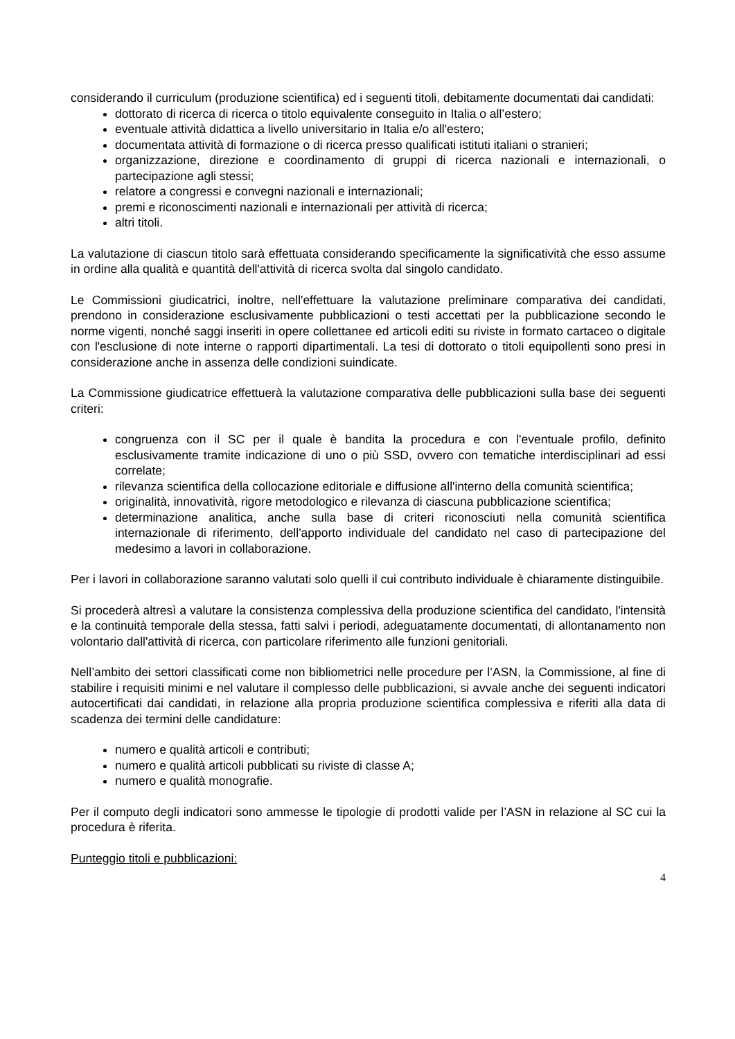considerando il curriculum (produzione scientifica) ed i seguenti titoli, debitamente documentati dai candidati:
dottorato di ricerca di ricerca o titolo equivalente conseguito in Italia o all’estero;
eventuale attività didattica a livello universitario in Italia e/o all'estero;
documentata attività di formazione o di ricerca presso qualificati istituti italiani o stranieri;
organizzazione, direzione e coordinamento di gruppi di ricerca nazionali e internazionali, o partecipazione agli stessi;
relatore a congressi e convegni nazionali e internazionali;
premi e riconoscimenti nazionali e internazionali per attività di ricerca;
altri titoli.
La valutazione di ciascun titolo sarà effettuata considerando specificamente la significatività che esso assume in ordine alla qualità e quantità dell'attività di ricerca svolta dal singolo candidato.
Le Commissioni giudicatrici, inoltre, nell'effettuare la valutazione preliminare comparativa dei candidati, prendono in considerazione esclusivamente pubblicazioni o testi accettati per la pubblicazione secondo le norme vigenti, nonché saggi inseriti in opere collettanee ed articoli editi su riviste in formato cartaceo o digitale con l'esclusione di note interne o rapporti dipartimentali. La tesi di dottorato o titoli equipollenti sono presi in considerazione anche in assenza delle condizioni suindicate.
La Commissione giudicatrice effettuerà la valutazione comparativa delle pubblicazioni sulla base dei seguenti criteri:
congruenza con il SC per il quale è bandita la procedura e con l'eventuale profilo, definito esclusivamente tramite indicazione di uno o più SSD, ovvero con tematiche interdisciplinari ad essi correlate;
rilevanza scientifica della collocazione editoriale e diffusione all'interno della comunità scientifica;
originalità, innovatività, rigore metodologico e rilevanza di ciascuna pubblicazione scientifica;
determinazione analitica, anche sulla base di criteri riconosciuti nella comunità scientifica internazionale di riferimento, dell'apporto individuale del candidato nel caso di partecipazione del medesimo a lavori in collaborazione.
Per i lavori in collaborazione saranno valutati solo quelli il cui contributo individuale è chiaramente distinguibile.
Si procederà altresì a valutare la consistenza complessiva della produzione scientifica del candidato, l'intensità e la continuità temporale della stessa, fatti salvi i periodi, adeguatamente documentati, di allontanamento non volontario dall'attività di ricerca, con particolare riferimento alle funzioni genitoriali.
Nell’ambito dei settori classificati come non bibliometrici nelle procedure per l’ASN, la Commissione, al fine di stabilire i requisiti minimi e nel valutare il complesso delle pubblicazioni, si avvale anche dei seguenti indicatori autocertificati dai candidati, in relazione alla propria produzione scientifica complessiva e riferiti alla data di scadenza dei termini delle candidature:
numero e qualità articoli e contributi;
numero e qualità articoli pubblicati su riviste di classe A;
numero e qualità monografie.
Per il computo degli indicatori sono ammesse le tipologie di prodotti valide per l’ASN in relazione al SC cui la procedura è riferita.
Punteggio titoli e pubblicazioni:
4